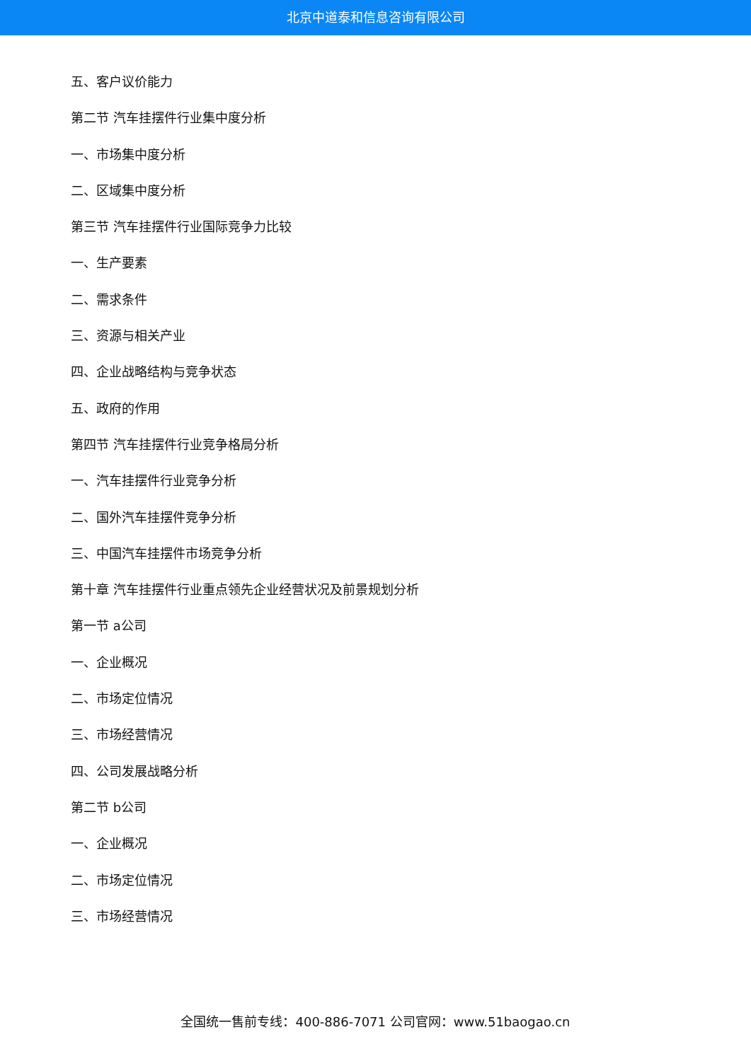北京中道泰和信息咨询有限公司
五、客户议价能力
第二节 汽车挂摆件行业集中度分析
一、市场集中度分析
二、区域集中度分析
第三节 汽车挂摆件行业国际竞争力比较
一、生产要素
二、需求条件
三、资源与相关产业
四、企业战略结构与竞争状态
五、政府的作用
第四节 汽车挂摆件行业竞争格局分析
一、汽车挂摆件行业竞争分析
二、国外汽车挂摆件竞争分析
三、中国汽车挂摆件市场竞争分析
第十章 汽车挂摆件行业重点领先企业经营状况及前景规划分析
第一节 a公司
一、企业概况
二、市场定位情况
三、市场经营情况
四、公司发展战略分析
第二节 b公司
一、企业概况
二、市场定位情况
三、市场经营情况
全国统一售前专线：400-886-7071 公司官网：www.51baogao.cn